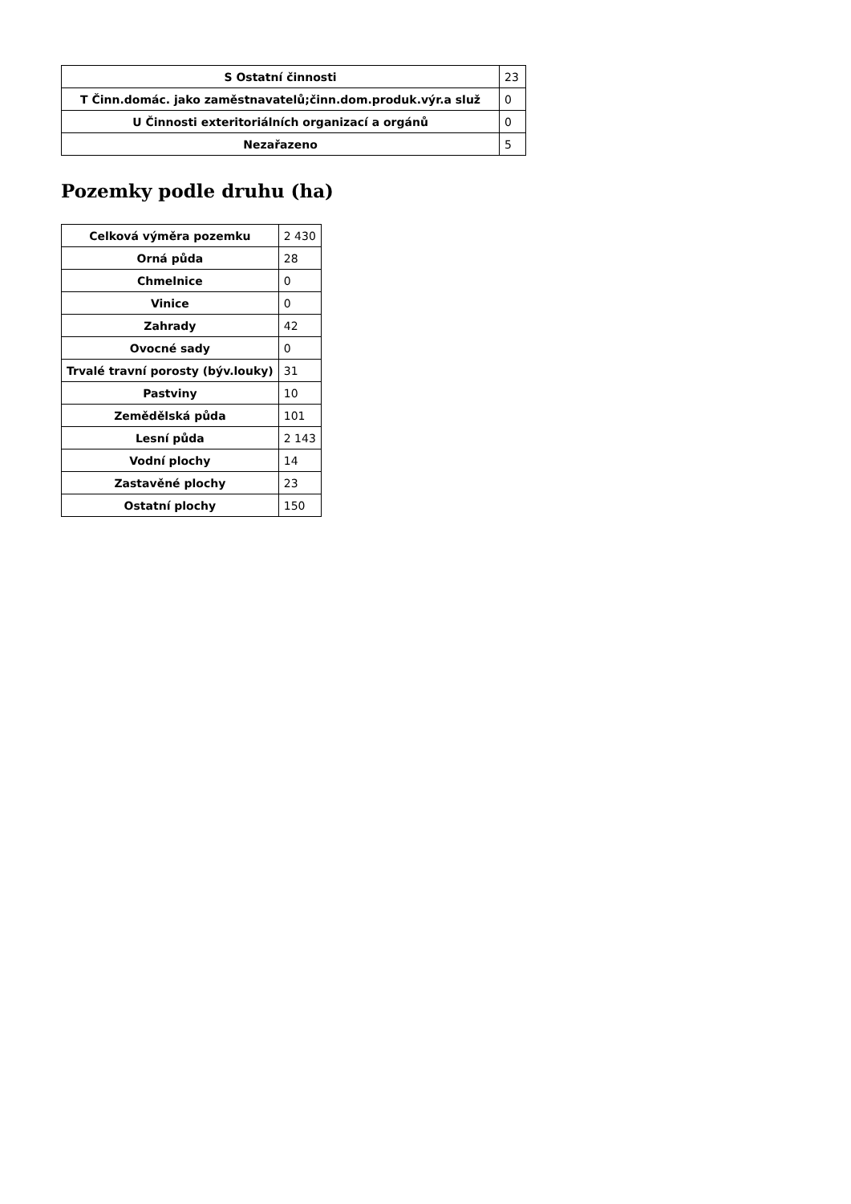| S Ostatní činnosti | 23 |
| T Činn.domác. jako zaměstnavatelů;činn.dom.produk.výr.a služ | 0 |
| U Činnosti exteritoriálních organizací a orgánů | 0 |
| Nezařazeno | 5 |
Pozemky podle druhu (ha)
| Celková výměra pozemku | 2 430 |
| Orná půda | 28 |
| Chmelnice | 0 |
| Vinice | 0 |
| Zahrady | 42 |
| Ovocné sady | 0 |
| Trvalé travní porosty (býv.louky) | 31 |
| Pastviny | 10 |
| Zemědělská půda | 101 |
| Lesní půda | 2 143 |
| Vodní plochy | 14 |
| Zastavěné plochy | 23 |
| Ostatní plochy | 150 |